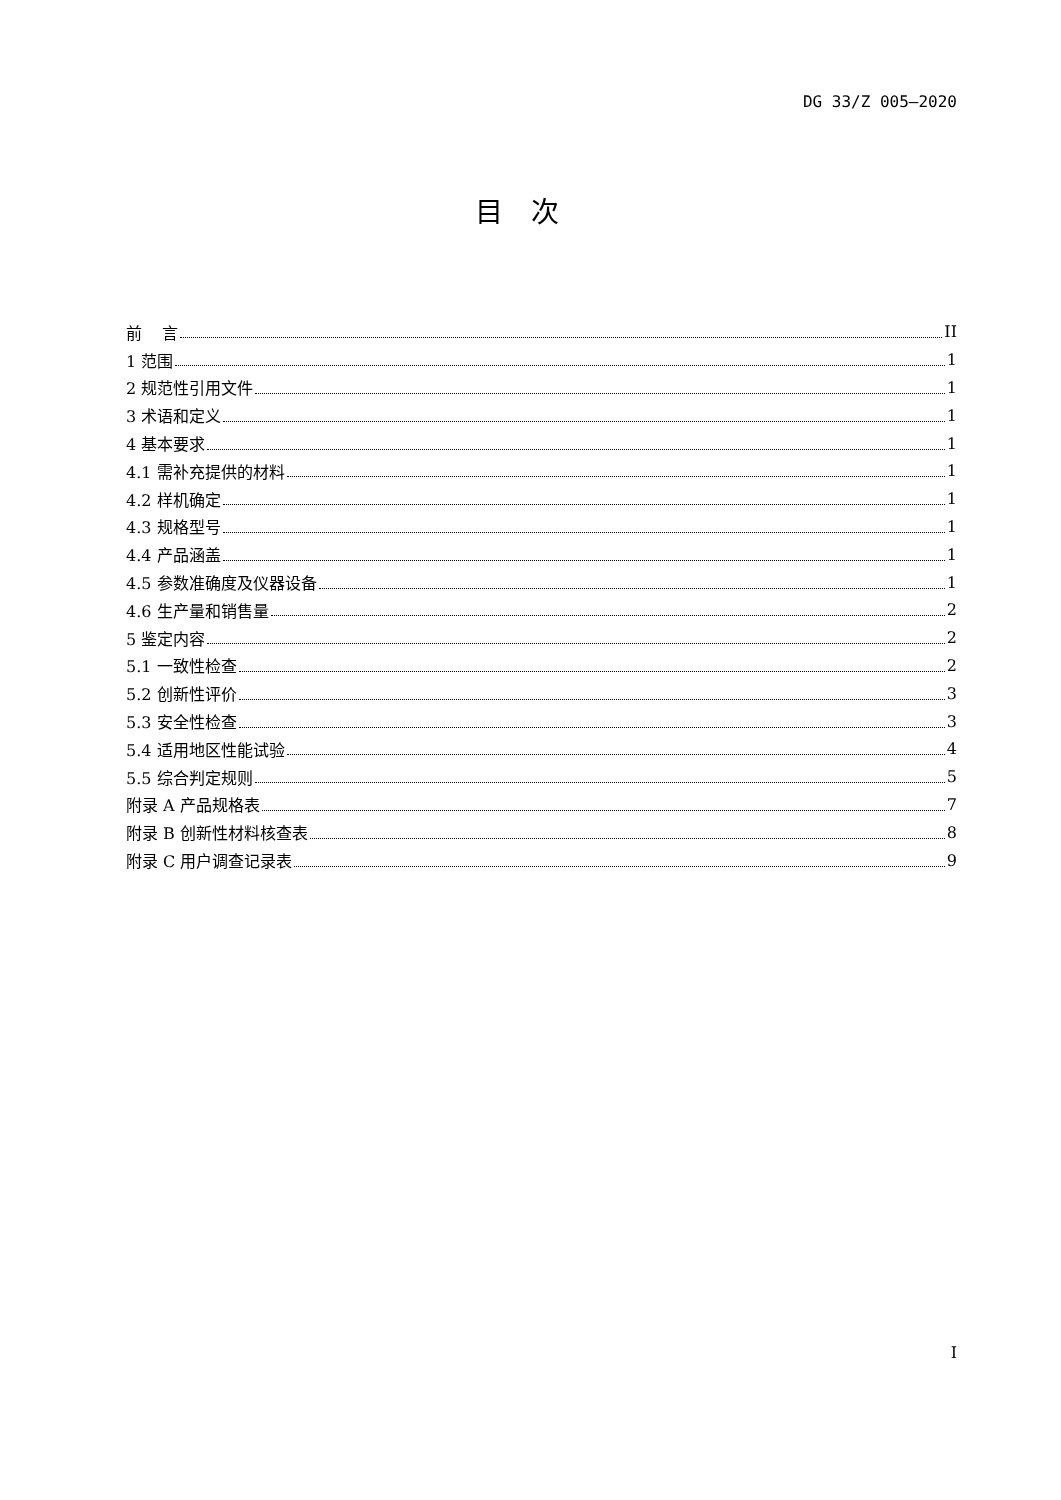DG 33/Z 005—2020
目次
前 言 II
1 范围 1
2 规范性引用文件 1
3 术语和定义 1
4 基本要求 1
4.1 需补充提供的材料 1
4.2 样机确定 1
4.3 规格型号 1
4.4 产品涵盖 1
4.5 参数准确度及仪器设备 1
4.6 生产量和销售量 2
5 鉴定内容 2
5.1 一致性检查 2
5.2 创新性评价 3
5.3 安全性检查 3
5.4 适用地区性能试验 4
5.5 综合判定规则 5
附录 A 产品规格表 7
附录 B 创新性材料核查表 8
附录 C 用户调查记录表 9
I